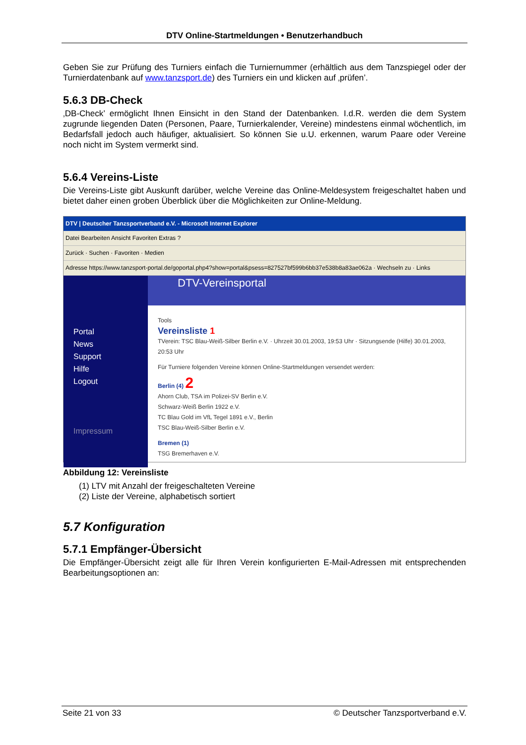DTV Online-Startmeldungen • Benutzerhandbuch
Geben Sie zur Prüfung des Turniers einfach die Turniernummer (erhältlich aus dem Tanzspiegel oder der Turnierdatenbank auf www.tanzsport.de) des Turniers ein und klicken auf ‚prüfen’.
5.6.3 DB-Check
‚DB-Check’ ermöglicht Ihnen Einsicht in den Stand der Datenbanken. I.d.R. werden die dem System zugrunde liegenden Daten (Personen, Paare, Turnierkalender, Vereine) mindestens einmal wöchentlich, im Bedarfsfall jedoch auch häufiger, aktualisiert. So können Sie u.U. erkennen, warum Paare oder Vereine noch nicht im System vermerkt sind.
5.6.4 Vereins-Liste
Die Vereins-Liste gibt Auskunft darüber, welche Vereine das Online-Meldesystem freigeschaltet haben und bietet daher einen groben Überblick über die Möglichkeiten zur Online-Meldung.
DTV | Deutscher Tanzsportverband e.V. - Microsoft Internet Explorer
Datei Bearbeiten Ansicht Favoriten Extras ?
Zurück · Suchen · Favoriten · Medien
Adresse https://www.tanzsport-portal.de/goportal.php4?show=portal&psess=827527bf599b6bb37e538b8a83ae062a · Wechseln zu · Links
Portal
News
Support
Hilfe
Logout
Impressum
DTV-Vereinsportal
Tools
Vereinsliste 1
TVerein: TSC Blau-Weiß-Silber Berlin e.V. · Uhrzeit 30.01.2003, 19:53 Uhr · Sitzungsende (Hilfe) 30.01.2003, 20:53 Uhr
Für Turniere folgenden Vereine können Online-Startmeldungen versendet werden:
Berlin (4) 2
Ahorn Club, TSA im Polizei-SV Berlin e.V.
Schwarz-Weiß Berlin 1922 e.V.
TC Blau Gold im VfL Tegel 1891 e.V., Berlin
TSC Blau-Weiß-Silber Berlin e.V.
Bremen (1)
TSG Bremerhaven e.V.
Abbildung 12: Vereinsliste
(1) LTV mit Anzahl der freigeschalteten Vereine
(2) Liste der Vereine, alphabetisch sortiert
5.7 Konfiguration
5.7.1 Empfänger-Übersicht
Die Empfänger-Übersicht zeigt alle für Ihren Verein konfigurierten E-Mail-Adressen mit entsprechenden Bearbeitungsoptionen an:
Seite 21 von 33 © Deutscher Tanzsportverband e.V.